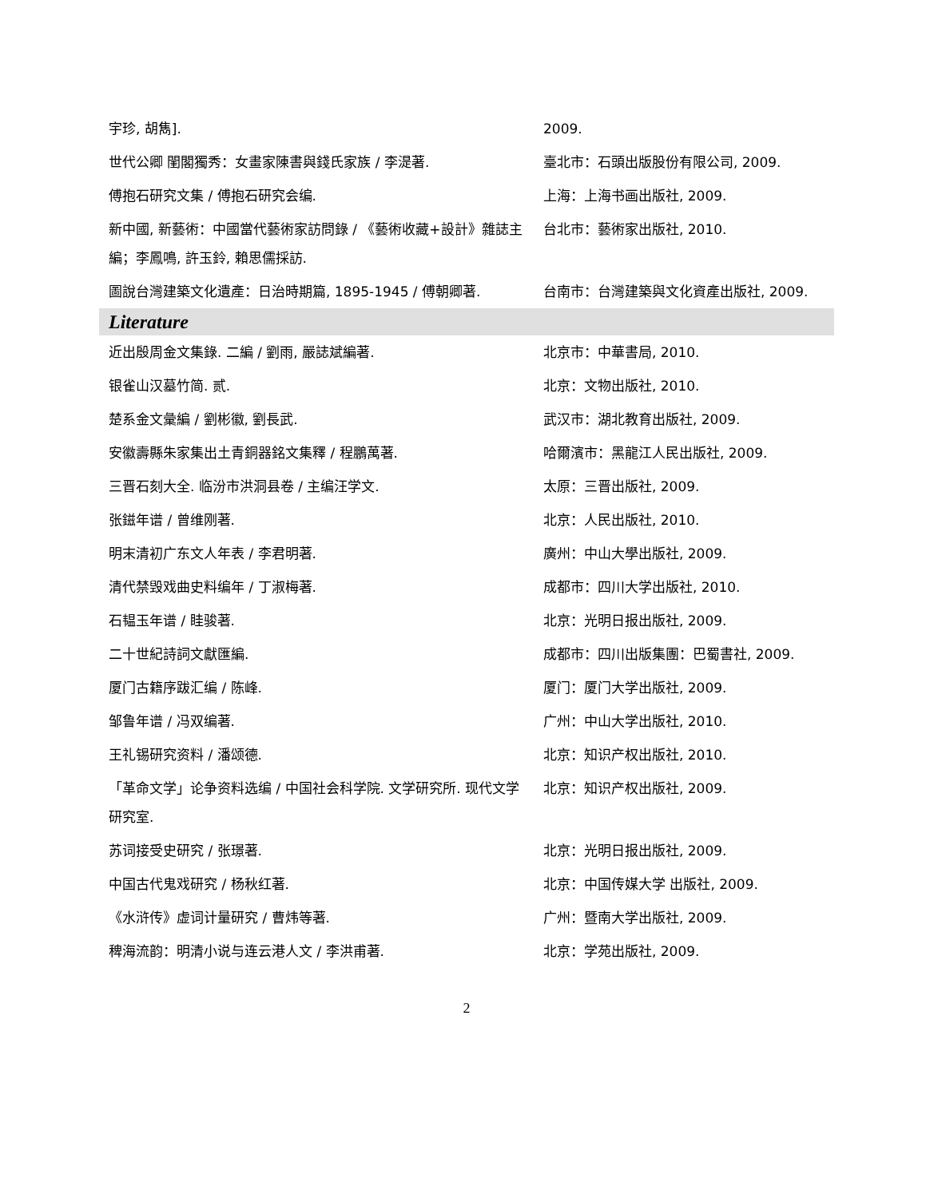| 宇珍, 胡雋]. | 2009. |
| 世代公卿 閨閣獨秀：女畫家陳書與錢氏家族 / 李湜著. | 臺北市：石頭出版股份有限公司, 2009. |
| 傅抱石研究文集 / 傅抱石研究会编. | 上海：上海书画出版社, 2009. |
| 新中國, 新藝術：中國當代藝術家訪問錄 / 《藝術收藏+設計》雜誌主編；李鳳鳴, 許玉鈴, 賴思儒採訪. | 台北市：藝術家出版社, 2010. |
| 圖說台灣建築文化遺產：日治時期篇, 1895-1945 / 傅朝卿著. | 台南市：台灣建築與文化資產出版社, 2009. |
| Literature | |
| 近出殷周金文集錄. 二編 / 劉雨, 嚴誌斌編著. | 北京市：中華書局, 2010. |
| 银雀山汉墓竹简. 贰. | 北京：文物出版社, 2010. |
| 楚系金文彙編 / 劉彬徽, 劉長武. | 武汉市：湖北教育出版社, 2009. |
| 安徽壽縣朱家集出土青銅器銘文集釋 / 程鵬萬著. | 哈爾濱市：黑龍江人民出版社, 2009. |
| 三晋石刻大全. 临汾市洪洞县卷 / 主编汪学文. | 太原：三晋出版社, 2009. |
| 张鎡年谱 / 曾维刚著. | 北京：人民出版社, 2010. |
| 明末清初广东文人年表 / 李君明著. | 廣州：中山大學出版社, 2009. |
| 清代禁毁戏曲史料编年 / 丁淑梅著. | 成都市：四川大学出版社, 2010. |
| 石韫玉年谱 / 眭骏著. | 北京：光明日报出版社, 2009. |
| 二十世紀詩詞文獻匯編. | 成都市：四川出版集團：巴蜀書社, 2009. |
| 厦门古籍序跋汇编 / 陈峰. | 厦门：厦门大学出版社, 2009. |
| 邹鲁年谱 / 冯双编著. | 广州：中山大学出版社, 2010. |
| 王礼锡研究资料 / 潘颂德. | 北京：知识产权出版社, 2010. |
| 「革命文学」论争资料选编 / 中国社会科学院. 文学研究所. 现代文学研究室. | 北京：知识产权出版社, 2009. |
| 苏词接受史研究 / 张璟著. | 北京：光明日报出版社, 2009. |
| 中国古代鬼戏研究 / 杨秋红著. | 北京：中国传媒大学 出版社, 2009. |
| 《水浒传》虚词计量研究 / 曹炜等著. | 广州：暨南大学出版社, 2009. |
| 稗海流韵：明清小说与连云港人文 / 李洪甫著. | 北京：学苑出版社, 2009. |
2